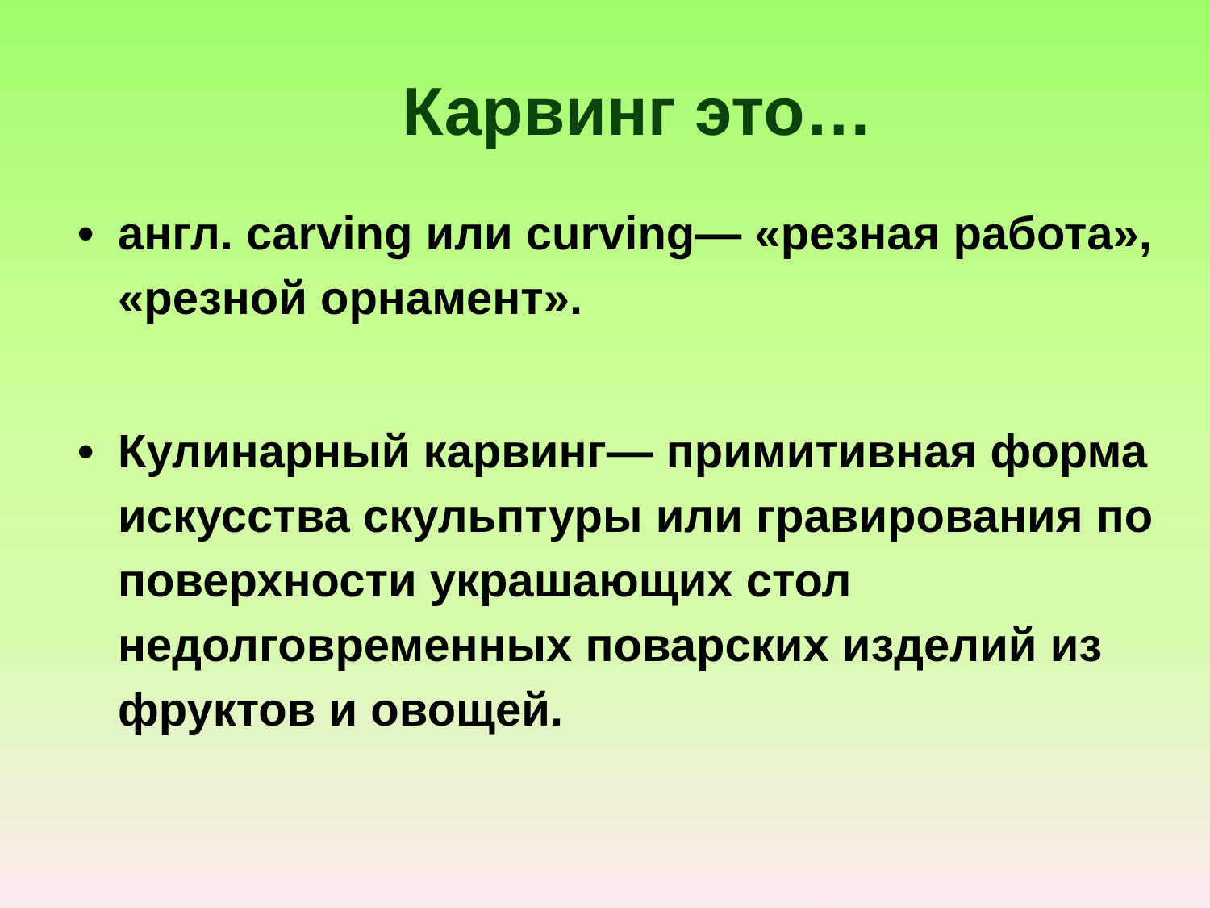Карвинг это…
• англ. carving или curving— «резная работа», «резной орнамент».
• Кулинарный карвинг— примитивная форма искусства скульптуры или гравирования по поверхности украшающих стол недолговременных поварских изделий из фруктов и овощей.